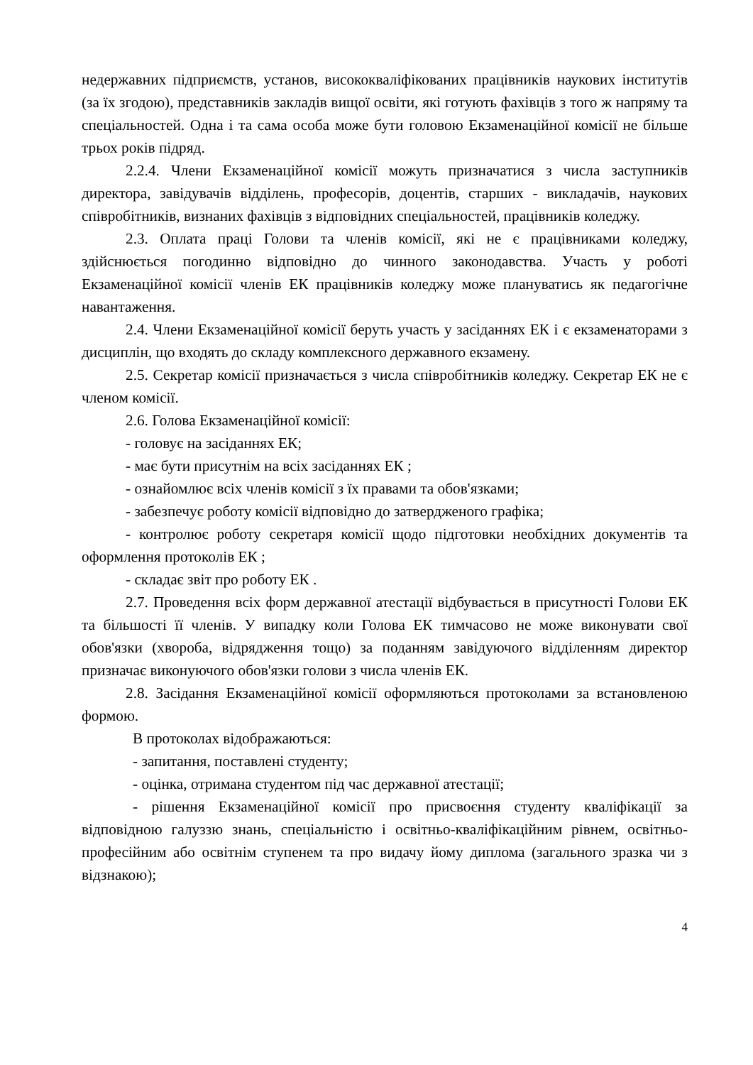недержавних підприємств, установ, висококваліфікованих працівників наукових інститутів (за їх згодою), представників закладів вищої освіти, які готують фахівців з того ж напряму та спеціальностей. Одна і та сама особа може бути головою Екзаменаційної комісії не більше трьох років підряд.
2.2.4. Члени Екзаменаційної комісії можуть призначатися з числа заступників директора, завідувачів відділень, професорів, доцентів, старших - викладачів, наукових співробітників, визнаних фахівців з відповідних спеціальностей, працівників коледжу.
2.3. Оплата праці Голови та членів комісії, які не є працівниками коледжу, здійснюється погодинно відповідно до чинного законодавства. Участь у роботі Екзаменаційної комісії членів ЕК працівників коледжу може плануватись як педагогічне навантаження.
2.4. Члени Екзаменаційної комісії беруть участь у засіданнях ЕК і є екзаменаторами з дисциплін, що входять до складу комплексного державного екзамену.
2.5. Секретар комісії призначається з числа співробітників коледжу. Секретар ЕК не є членом комісії.
2.6. Голова Екзаменаційної комісії:
- головує на засіданнях ЕК;
- має бути присутнім на всіх засіданнях ЕК ;
- ознайомлює всіх членів комісії з їх правами та обов'язками;
- забезпечує роботу комісії відповідно до затвердженого графіка;
- контролює роботу секретаря комісії щодо підготовки необхідних документів та оформлення протоколів ЕК ;
- складає звіт про роботу ЕК .
2.7. Проведення всіх форм державної атестації відбувається в присутності Голови ЕК та більшості її членів. У випадку коли Голова ЕК тимчасово не може виконувати свої обов'язки (хвороба, відрядження тощо) за поданням завідуючого відділенням директор призначає виконуючого обов'язки голови з числа членів ЕК.
2.8. Засідання Екзаменаційної комісії оформляються протоколами за встановленою формою.
В протоколах відображаються:
- запитання, поставлені студенту;
- оцінка, отримана студентом під час державної атестації;
- рішення Екзаменаційної комісії про присвоєння студенту кваліфікації за відповідною галуззю знань, спеціальністю і освітньо-кваліфікаційним рівнем, освітньо-професійним або освітнім ступенем та про видачу йому диплома (загального зразка чи з відзнакою);
4